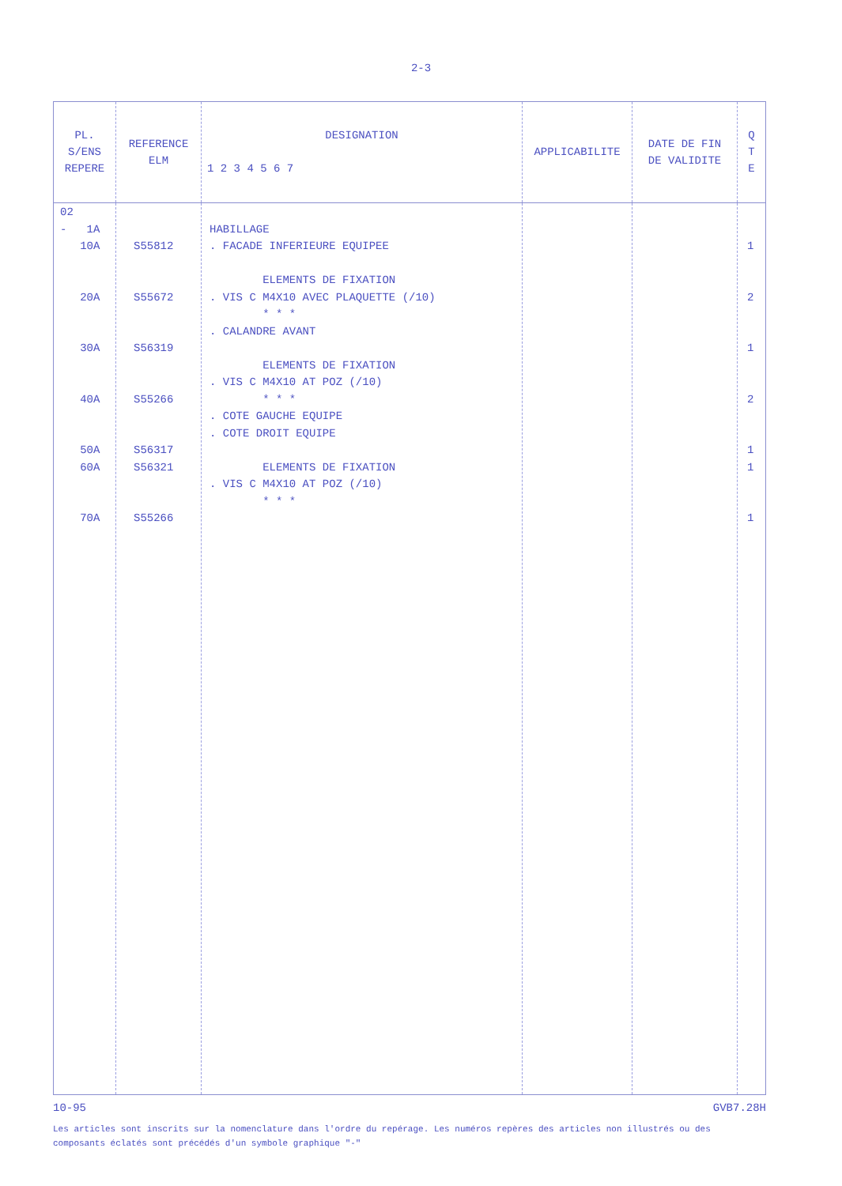2-3
| PL. S/ENS REPERE | REFERENCE ELM | DESIGNATION 1 2 3 4 5 6 7 | APPLICABILITE | DATE DE FIN DE VALIDITE | Q T E |
| --- | --- | --- | --- | --- | --- |
| 02 - 1A 10A 20A 30A 40A 50A 60A 70A | S55812 S55672 S56319 S55266 S56317 S56321 S55266 | HABILLAGE . FACADE INFERIEURE EQUIPEE ELEMENTS DE FIXATION . VIS C M4X10 AVEC PLAQUETTE (/10) * * * . CALANDRE AVANT ELEMENTS DE FIXATION . VIS C M4X10 AT POZ (/10) * * * . COTE GAUCHE EQUIPE . COTE DROIT EQUIPE ELEMENTS DE FIXATION . VIS C M4X10 AT POZ (/10) * * * | | | 1 2 1 2 1 1 1 |
10-95 GVB7.28H
Les articles sont inscrits sur la nomenclature dans l'ordre du repérage. Les numéros repères des articles non illustrés ou des composants éclatés sont précédés d'un symbole graphique "-"